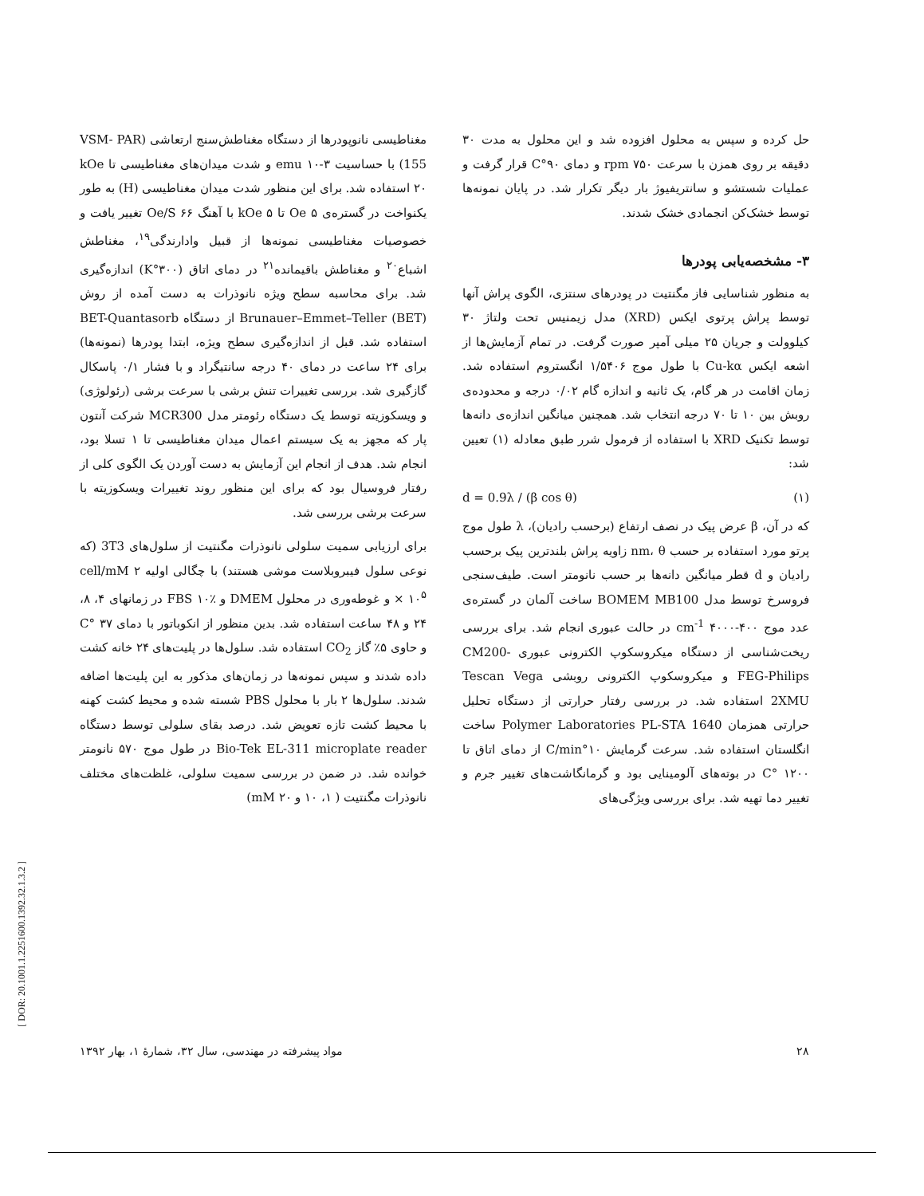حل کرده و سپس به محلول افزوده شد و این محلول به مدت ۳۰ دقیقه بر روی همزن با سرعت rpm ۷۵۰ و دمای ۹۰°C قرار گرفت و عملیات شستشو و سانتریفیوژ بار دیگر تکرار شد. در پایان نمونه‌ها توسط خشک‌کن انجمادی خشک شدند.
۳- مشخصه‌یابی پودرها
به منظور شناسایی فاز مگنتیت در پودرهای سنتزی، الگوی پراش آنها توسط پراش پرتوی ایکس (XRD) مدل زیمنیس تحت ولتاژ ۳۰ کیلوولت و جریان ۲۵ میلی آمپر صورت گرفت. در تمام آزمایش‌ها از اشعه ایکس Cu-kα با طول موج ۱/۵۴۰۶ انگستروم استفاده شد. زمان اقامت در هر گام، یک ثانیه و اندازه گام ۰/۰۲ درجه و محدوده‌ی روبش بین ۱۰ تا ۷۰ درجه انتخاب شد. همچنین میانگین اندازه‌ی دانه‌ها توسط تکنیک XRD با استفاده از فرمول شرر طبق معادله (۱) تعیین شد:
d = 0.9λ / (β cos θ) (۱)
که در آن، β عرض پیک در نصف ارتفاع (برحسب رادیان)، λ طول موج پرتو مورد استفاده بر حسب nm، θ زاویه پراش بلندترین پیک برحسب رادیان و d قطر میانگین دانه‌ها بر حسب نانومتر است. طیف‌سنجی فروسرخ توسط مدل BOMEM MB100 ساخت آلمان در گستره‌ی عدد موج cm<sup>-1</sup> ۴۰۰۰-۴۰۰ در حالت عبوری انجام شد. برای بررسی ریخت‌شناسی از دستگاه میکروسکوپ الکترونی عبوری CM200-FEG-Philips و میکروسکوپ الکترونی روبشی Tescan Vega 2XMU استفاده شد. در بررسی رفتار حرارتی از دستگاه تحلیل حرارتی همزمان Polymer Laboratories PL-STA 1640 ساخت انگلستان استفاده شد. سرعت گرمایش ۱۰°C/min از دمای اتاق تا ۱۲۰۰ °C در بوته‌های آلومینایی بود و گرمانگاشت‌های تغییر جرم و تغییر دما تهیه شد. برای بررسی ویژگی‌های
مغناطیسی نانوپودرها از دستگاه مغناطش‌سنج ارتعاشی (VSM- PAR 155) با حساسیت emu ۱۰-۳ و شدت میدان‌های مغناطیسی تا kOe ۲۰ استفاده شد. برای این منظور شدت میدان مغناطیسی (H) به طور یکنواخت در گستره‌ی Oe ۵ تا kOe ۵ با آهنگ Oe/S ۶۶ تغییر یافت و خصوصیات مغناطیسی نمونه‌ها از قبیل وادارندگی<sup>۱۹</sup>، مغناطش اشباع<sup>۲۰</sup> و مغناطش باقیمانده<sup>۲۱</sup> در دمای اتاق (۳۰۰°K) اندازه‌گیری شد. برای محاسبه سطح ویژه نانوذرات به دست آمده از روش Brunauer–Emmet–Teller (BET) از دستگاه BET-Quantasorb استفاده شد. قبل از اندازه‌گیری سطح ویژه، ابتدا پودرها (نمونه‌ها) برای ۲۴ ساعت در دمای ۴۰ درجه سانتیگراد و با فشار ۰/۱ پاسکال گازگیری شد. بررسی تغییرات تنش برشی با سرعت برشی (رئولوژی) و ویسکوزیته توسط یک دستگاه رئومتر مدل MCR300 شرکت آنتون پار که مجهز به یک سیستم اعمال میدان مغناطیسی تا ۱ تسلا بود، انجام شد. هدف از انجام این آزمایش به دست آوردن یک الگوی کلی از رفتار فروسیال بود که برای این منظور روند تغییرات ویسکوزیته با سرعت برشی بررسی شد.
برای ارزیابی سمیت سلولی نانوذرات مگنتیت از سلول‌های 3T3 (که نوعی سلول فیبروبلاست موشی هستند) با چگالی اولیه cell/mM ۲ × ۱۰<sup>۵</sup> و غوطه‌وری در محلول DMEM و FBS ۱۰٪ در زمانهای ۴، ۸، ۲۴ و ۴۸ ساعت استفاده شد. بدین منظور از انکوباتور با دمای ۳۷ °C و حاوی ۵٪ گاز CO<sub>2</sub> استفاده شد. سلول‌ها در پلیت‌های ۲۴ خانه کشت داده شدند و سپس نمونه‌ها در زمان‌های مذکور به این پلیت‌ها اضافه شدند. سلول‌ها ۲ بار با محلول PBS شسته شده و محیط کشت کهنه با محیط کشت تازه تعویض شد. درصد بقای سلولی توسط دستگاه Bio-Tek EL-311 microplate reader در طول موج ۵۷۰ نانومتر خوانده شد. در ضمن در بررسی سمیت سلولی، غلظت‌های مختلف نانوذرات مگنتیت ( ۱، ۱۰ و mM ۲۰)
۲۸ مواد پیشرفته در مهندسی، سال ۳۲، شمارهٔ ۱، بهار ۱۳۹۲
[ DOR: 20.1001.1.2251600.1392.32.1.3.2 ]